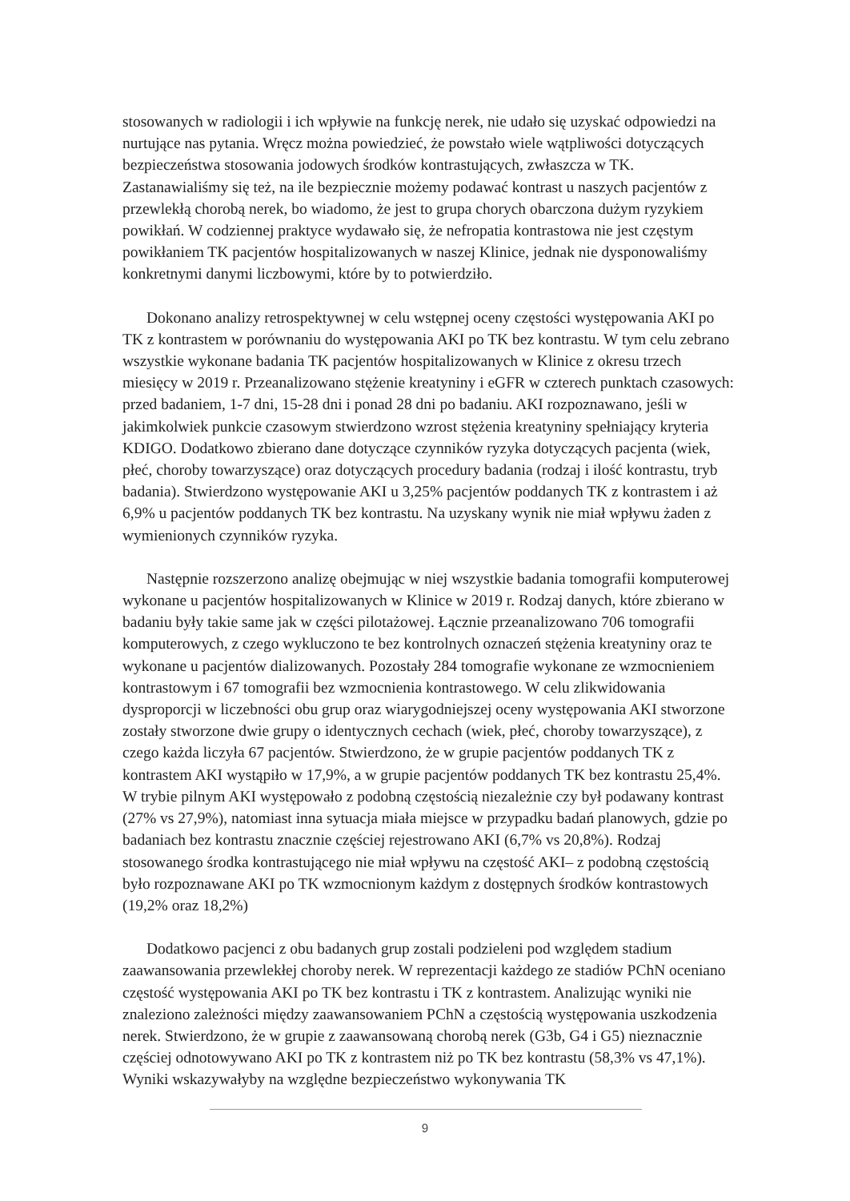stosowanych w radiologii i ich wpływie na funkcję nerek, nie udało się uzyskać odpowiedzi na nurtujące nas pytania. Wręcz można powiedzieć, że powstało wiele wątpliwości dotyczących bezpieczeństwa stosowania jodowych środków kontrastujących, zwłaszcza w TK. Zastanawialiśmy się też, na ile bezpiecznie możemy podawać kontrast u naszych pacjentów z przewlekłą chorobą nerek, bo wiadomo, że jest to grupa chorych obarczona dużym ryzykiem powikłań. W codziennej praktyce wydawało się, że nefropatia kontrastowa nie jest częstym powikłaniem TK pacjentów hospitalizowanych w naszej Klinice, jednak nie dysponowaliśmy konkretnymi danymi liczbowymi, które by to potwierdziło.
Dokonano analizy retrospektywnej w celu wstępnej oceny częstości występowania AKI po TK z kontrastem w porównaniu do występowania AKI po TK bez kontrastu. W tym celu zebrano wszystkie wykonane badania TK pacjentów hospitalizowanych w Klinice z okresu trzech miesięcy w 2019 r. Przeanalizowano stężenie kreatyniny i eGFR w czterech punktach czasowych: przed badaniem, 1-7 dni, 15-28 dni i ponad 28 dni po badaniu. AKI rozpoznawano, jeśli w jakimkolwiek punkcie czasowym stwierdzono wzrost stężenia kreatyniny spełniający kryteria KDIGO. Dodatkowo zbierano dane dotyczące czynników ryzyka dotyczących pacjenta (wiek, płeć, choroby towarzyszące) oraz dotyczących procedury badania (rodzaj i ilość kontrastu, tryb badania). Stwierdzono występowanie AKI u 3,25% pacjentów poddanych TK z kontrastem i aż 6,9% u pacjentów poddanych TK bez kontrastu. Na uzyskany wynik nie miał wpływu żaden z wymienionych czynników ryzyka.
Następnie rozszerzono analizę obejmując w niej wszystkie badania tomografii komputerowej wykonane u pacjentów hospitalizowanych w Klinice w 2019 r. Rodzaj danych, które zbierano w badaniu były takie same jak w części pilotażowej. Łącznie przeanalizowano 706 tomografii komputerowych, z czego wykluczono te bez kontrolnych oznaczeń stężenia kreatyniny oraz te wykonane u pacjentów dializowanych. Pozostały 284 tomografie wykonane ze wzmocnieniem kontrastowym i 67 tomografii bez wzmocnienia kontrastowego. W celu zlikwidowania dysproporcji w liczebności obu grup oraz wiarygodniejszej oceny występowania AKI stworzone zostały stworzone dwie grupy o identycznych cechach (wiek, płeć, choroby towarzyszące), z czego każda liczyła 67 pacjentów. Stwierdzono, że w grupie pacjentów poddanych TK z kontrastem AKI wystąpiło w 17,9%, a w grupie pacjentów poddanych TK bez kontrastu 25,4%. W trybie pilnym AKI występowało z podobną częstością niezależnie czy był podawany kontrast (27% vs 27,9%), natomiast inna sytuacja miała miejsce w przypadku badań planowych, gdzie po badaniach bez kontrastu znacznie częściej rejestrowano AKI (6,7% vs 20,8%). Rodzaj stosowanego środka kontrastującego nie miał wpływu na częstość AKI– z podobną częstością było rozpoznawane AKI po TK wzmocnionym każdym z dostępnych środków kontrastowych (19,2% oraz 18,2%)
Dodatkowo pacjenci z obu badanych grup zostali podzieleni pod względem stadium zaawansowania przewlekłej choroby nerek. W reprezentacji każdego ze stadiów PChN oceniano częstość występowania AKI po TK bez kontrastu i TK z kontrastem. Analizując wyniki nie znaleziono zależności między zaawansowaniem PChN a częstością występowania uszkodzenia nerek. Stwierdzono, że w grupie z zaawansowaną chorobą nerek (G3b, G4 i G5) nieznacznie częściej odnotowywano AKI po TK z kontrastem niż po TK bez kontrastu (58,3% vs 47,1%). Wyniki wskazywałyby na względne bezpieczeństwo wykonywania TK
9